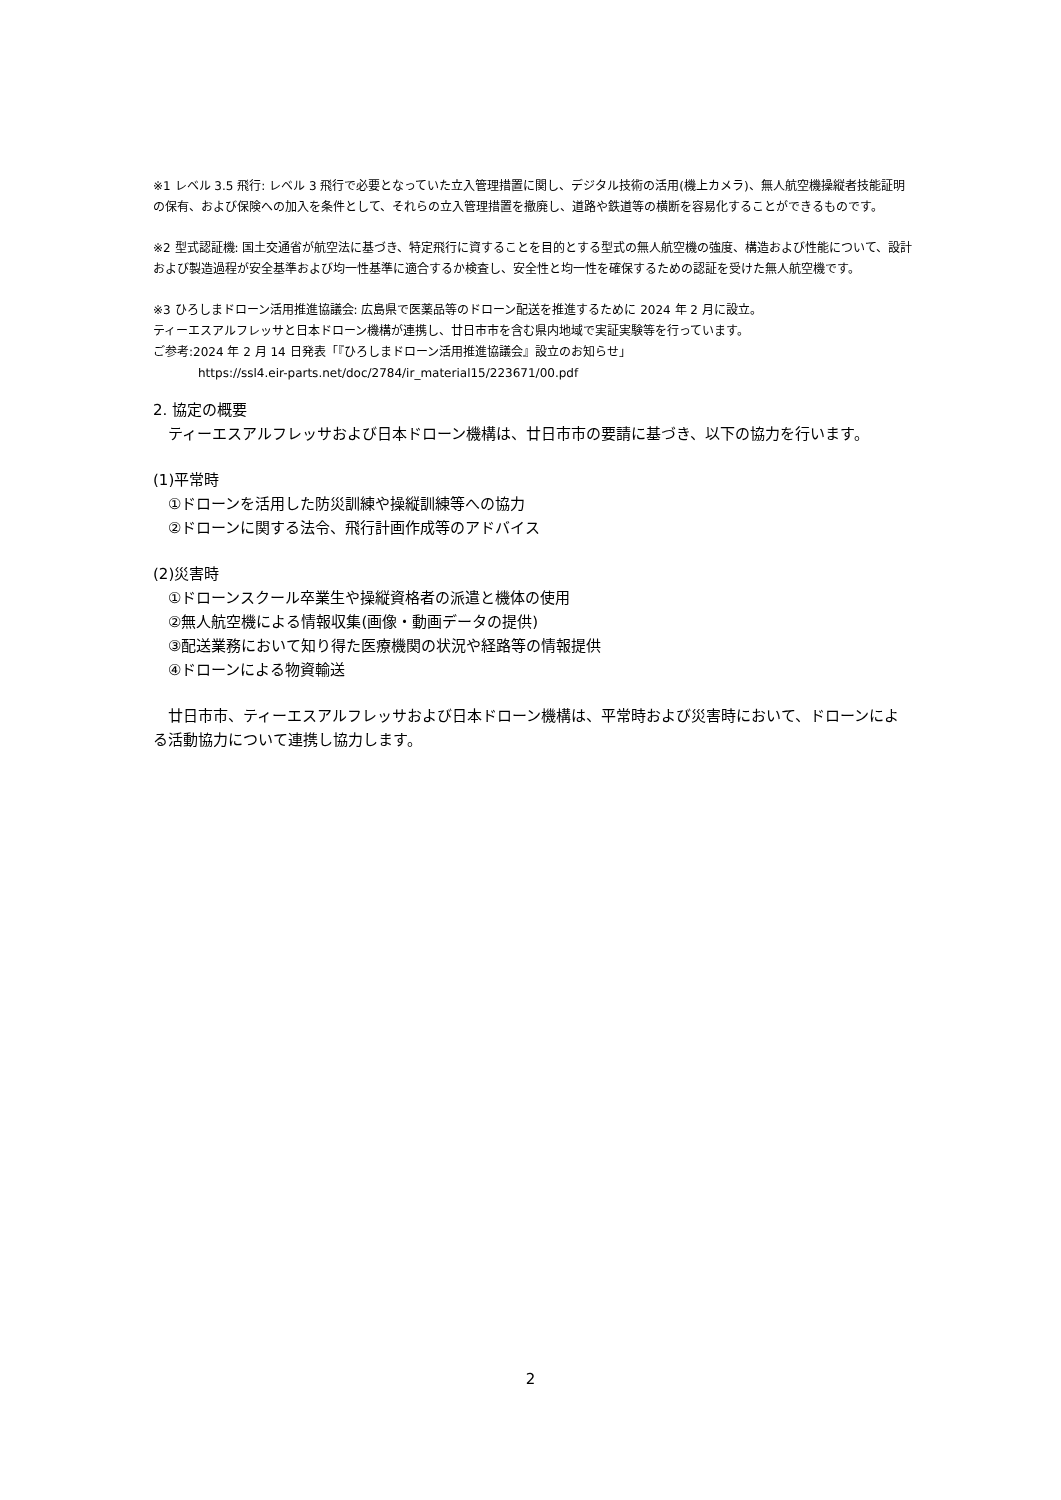※1 レベル 3.5 飛行: レベル 3 飛行で必要となっていた立入管理措置に関し、デジタル技術の活用(機上カメラ)、無人航空機操縦者技能証明の保有、および保険への加入を条件として、それらの立入管理措置を撤廃し、道路や鉄道等の横断を容易化することができるものです。
※2 型式認証機: 国土交通省が航空法に基づき、特定飛行に資することを目的とする型式の無人航空機の強度、構造および性能について、設計および製造過程が安全基準および均一性基準に適合するか検査し、安全性と均一性を確保するための認証を受けた無人航空機です。
※3 ひろしまドローン活用推進協議会: 広島県で医薬品等のドローン配送を推進するために 2024 年 2 月に設立。
ティーエスアルフレッサと日本ドローン機構が連携し、廿日市市を含む県内地域で実証実験等を行っています。
ご参考:2024 年 2 月 14 日発表「『ひろしまドローン活用推進協議会』設立のお知らせ」
https://ssl4.eir-parts.net/doc/2784/ir_material15/223671/00.pdf
2. 協定の概要
　ティーエスアルフレッサおよび日本ドローン機構は、廿日市市の要請に基づき、以下の協力を行います。
(1)平常時
　①ドローンを活用した防災訓練や操縦訓練等への協力
　②ドローンに関する法令、飛行計画作成等のアドバイス
(2)災害時
　①ドローンスクール卒業生や操縦資格者の派遣と機体の使用
　②無人航空機による情報収集(画像・動画データの提供)
　③配送業務において知り得た医療機関の状況や経路等の情報提供
　④ドローンによる物資輸送
　廿日市市、ティーエスアルフレッサおよび日本ドローン機構は、平常時および災害時において、ドローンによる活動協力について連携し協力します。
2